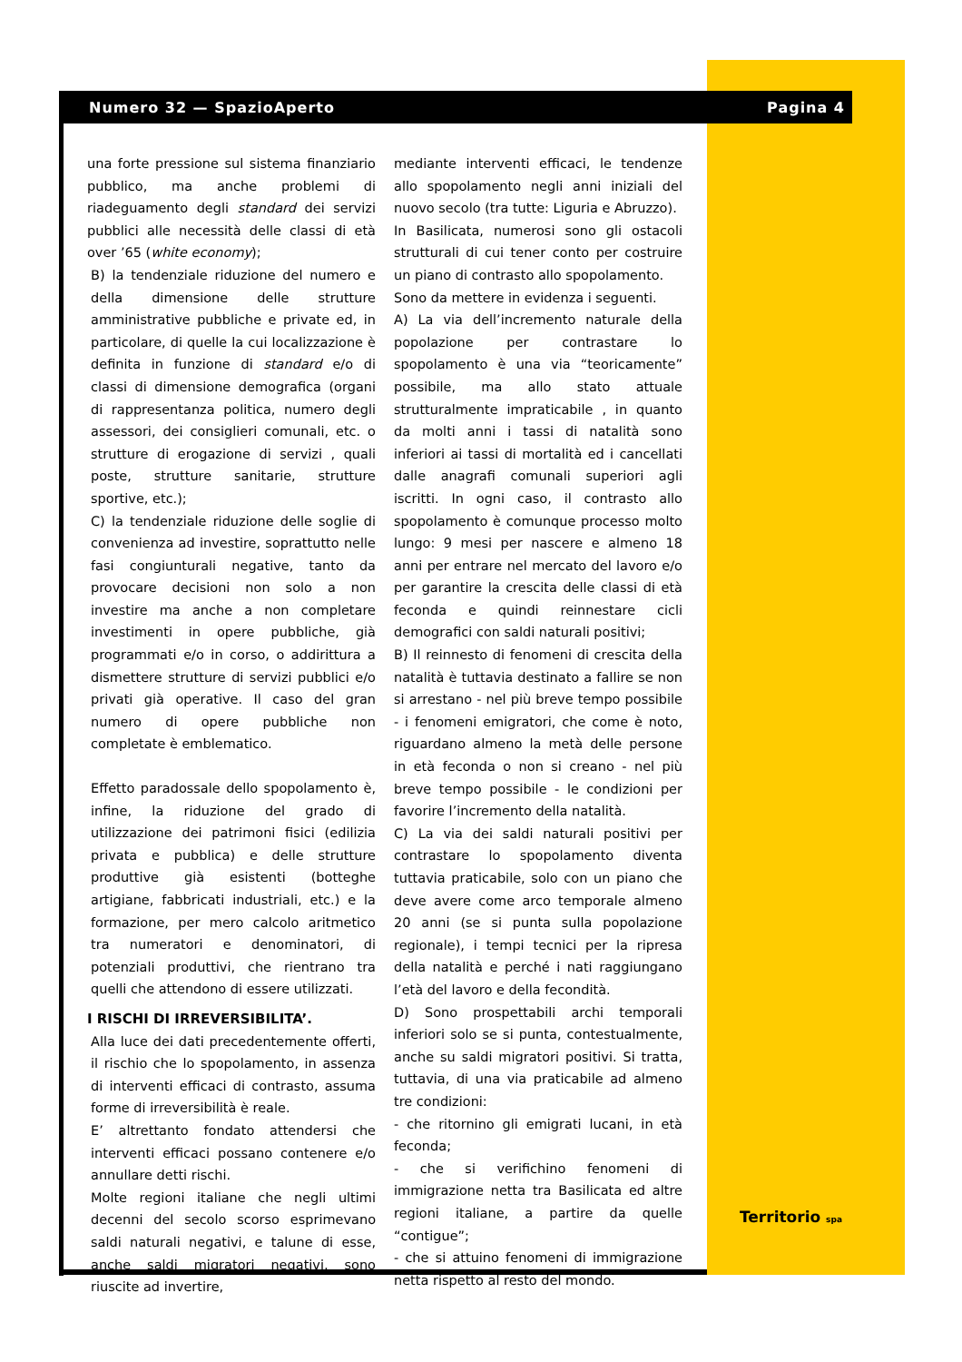Numero 32 — SpazioAperto Pagina 4
una forte pressione sul sistema finanziario pubblico, ma anche problemi di riadeguamento degli standard dei servizi pubblici alle necessità delle classi di età over ’65 (white economy);
B) la tendenziale riduzione del numero e della dimensione delle strutture amministrative pubbliche e private ed, in particolare, di quelle la cui localizzazione è definita in funzione di standard e/o di classi di dimensione demografica (organi di rappresentanza politica, numero degli assessori, dei consiglieri comunali, etc. o strutture di erogazione di servizi , quali poste, strutture sanitarie, strutture sportive, etc.);
C) la tendenziale riduzione delle soglie di convenienza ad investire, soprattutto nelle fasi congiunturali negative, tanto da provocare decisioni non solo a non investire ma anche a non completare investimenti in opere pubbliche, già programmati e/o in corso, o addirittura a dismettere strutture di servizi pubblici e/o privati già operative. Il caso del gran numero di opere pubbliche non completate è emblematico.
Effetto paradossale dello spopolamento è, infine, la riduzione del grado di utilizzazione dei patrimoni fisici (edilizia privata e pubblica) e delle strutture produttive già esistenti (botteghe artigiane, fabbricati industriali, etc.) e la formazione, per mero calcolo aritmetico tra numeratori e denominatori, di potenziali produttivi, che rientrano tra quelli che attendono di essere utilizzati.
I RISCHI DI IRREVERSIBILITA’.
Alla luce dei dati precedentemente offerti, il rischio che lo spopolamento, in assenza di interventi efficaci di contrasto, assuma forme di irreversibilità è reale.
E’ altrettanto fondato attendersi che interventi efficaci possano contenere e/o annullare detti rischi.
Molte regioni italiane che negli ultimi decenni del secolo scorso esprimevano saldi naturali negativi, e talune di esse, anche saldi migratori negativi, sono riuscite ad invertire,
mediante interventi efficaci, le tendenze allo spopolamento negli anni iniziali del nuovo secolo (tra tutte: Liguria e Abruzzo).
In Basilicata, numerosi sono gli ostacoli strutturali di cui tener conto per costruire un piano di contrasto allo spopolamento.
Sono da mettere in evidenza i seguenti.
A) La via dell’incremento naturale della popolazione per contrastare lo spopolamento è una via “teoricamente” possibile, ma allo stato attuale strutturalmente impraticabile , in quanto da molti anni i tassi di natalità sono inferiori ai tassi di mortalità ed i cancellati dalle anagrafi comunali superiori agli iscritti. In ogni caso, il contrasto allo spopolamento è comunque processo molto lungo: 9 mesi per nascere e almeno 18 anni per entrare nel mercato del lavoro e/o per garantire la crescita delle classi di età feconda e quindi reinnestare cicli demografici con saldi naturali positivi;
B) Il reinnesto di fenomeni di crescita della natalità è tuttavia destinato a fallire se non si arrestano - nel più breve tempo possibile - i fenomeni emigratori, che come è noto, riguardano almeno la metà delle persone in età feconda o non si creano - nel più breve tempo possibile - le condizioni per favorire l’incremento della natalità.
C) La via dei saldi naturali positivi per contrastare lo spopolamento diventa tuttavia praticabile, solo con un piano che deve avere come arco temporale almeno 20 anni (se si punta sulla popolazione regionale), i tempi tecnici per la ripresa della natalità e perché i nati raggiungano l’età del lavoro e della fecondità.
D) Sono prospettabili archi temporali inferiori solo se si punta, contestualmente, anche su saldi migratori positivi. Si tratta, tuttavia, di una via praticabile ad almeno tre condizioni:
- che ritornino gli emigrati lucani, in età feconda;
- che si verifichino fenomeni di immigrazione netta tra Basilicata ed altre regioni italiane, a partire da quelle “contigue”;
- che si attuino fenomeni di immigrazione netta rispetto al resto del mondo.
Territorio spa